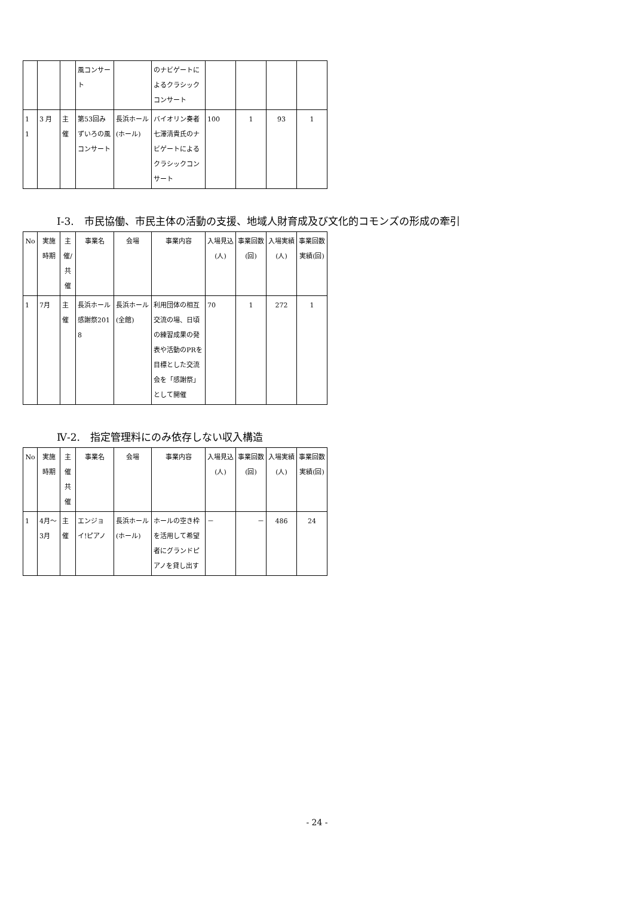| | | | 風コンサート | | のナビゲートによるクラシックコンサート | | | | |
| 1 1 | 3 月 | 主催 | 第53回みずいろの風コンサート | 長浜ホール(ホール) | バイオリン奏者七澤清貴氏のナビゲートによるクラシックコンサート | 100 | 1 | 93 | 1 |
Ⅰ-3.　市民協働、市民主体の活動の支援、地域人財育成及び文化的コモンズの形成の牽引
| No | 実施時期 | 主催/共催 | 事業名 | 会場 | 事業内容 | 入場見込(人) | 事業回数(回) | 入場実績(人) | 事業回数実績(回) |
| --- | --- | --- | --- | --- | --- | --- | --- | --- | --- |
| 1 | 7月 | 主催 | 長浜ホール感謝祭2018 | 長浜ホール(全館) | 利用団体の相互交流の場、日頃の練習成果の発表や活動のPRを目標とした交流会を「感謝祭」として開催 | 70 | 1 | 272 | 1 |
Ⅳ-2.　指定管理料にのみ依存しない収入構造
| No | 実施時期 | 主催共催 | 事業名 | 会場 | 事業内容 | 入場見込(人) | 事業回数(回) | 入場実績(人) | 事業回数実績(回) |
| --- | --- | --- | --- | --- | --- | --- | --- | --- | --- |
| 1 | 4月～3月 | 主催 | エンジョイ!ピアノ | 長浜ホール(ホール) | ホールの空き枠を活用して希望者にグランドピアノを貸し出す | － | － | 486 | 24 |
- 24 -